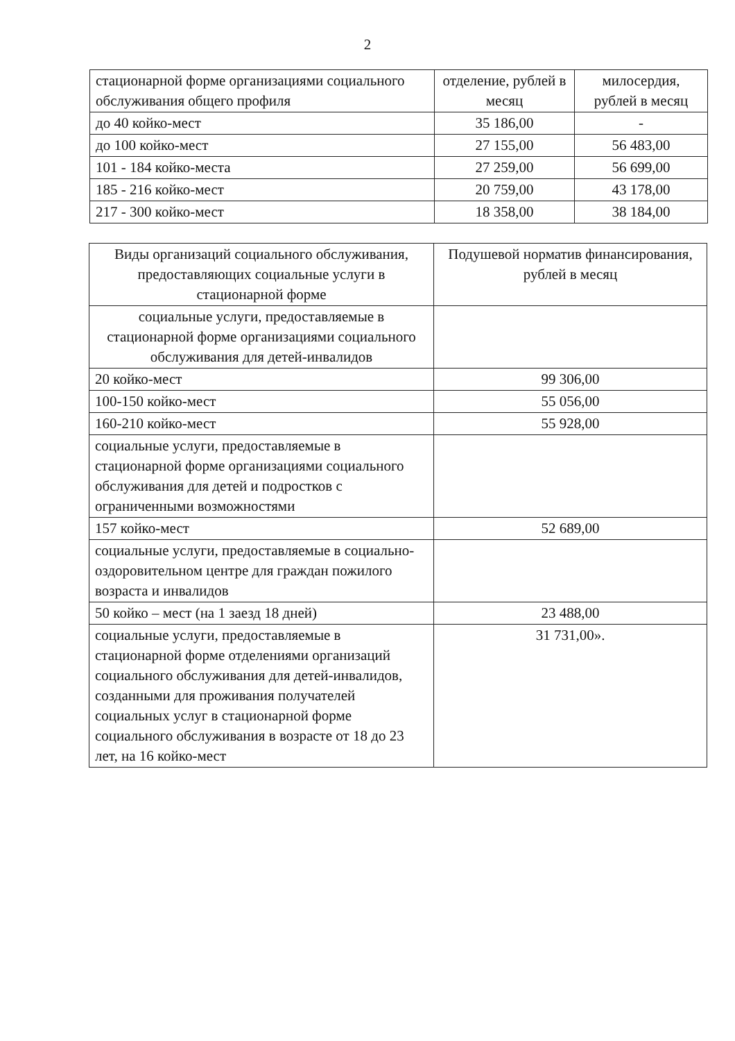2
| стационарной форме организациями социального обслуживания общего профиля | отделение, рублей в месяц | милосердия, рублей в месяц |
| до 40 койко-мест | 35 186,00 | - |
| до 100 койко-мест | 27 155,00 | 56 483,00 |
| 101 - 184 койко-места | 27 259,00 | 56 699,00 |
| 185 - 216 койко-мест | 20 759,00 | 43 178,00 |
| 217 - 300 койко-мест | 18 358,00 | 38 184,00 |
| Виды организаций социального обслуживания, предоставляющих социальные услуги в стационарной форме | Подушевой норматив финансирования, рублей в месяц |
| социальные услуги, предоставляемые в стационарной форме организациями социального обслуживания для детей-инвалидов | |
| 20 койко-мест | 99 306,00 |
| 100-150 койко-мест | 55 056,00 |
| 160-210 койко-мест | 55 928,00 |
| социальные услуги, предоставляемые в стационарной форме организациями социального обслуживания для детей и подростков с ограниченными возможностями | |
| 157 койко-мест | 52 689,00 |
| социальные услуги, предоставляемые в социально-оздоровительном центре для граждан пожилого возраста и инвалидов | |
| 50 койко – мест (на 1 заезд 18 дней) | 23 488,00 |
| социальные услуги, предоставляемые в стационарной форме отделениями организаций социального обслуживания для детей-инвалидов, созданными для проживания получателей социальных услуг в стационарной форме социального обслуживания в возрасте от 18 до 23 лет, на 16 койко-мест | 31 731,00». |